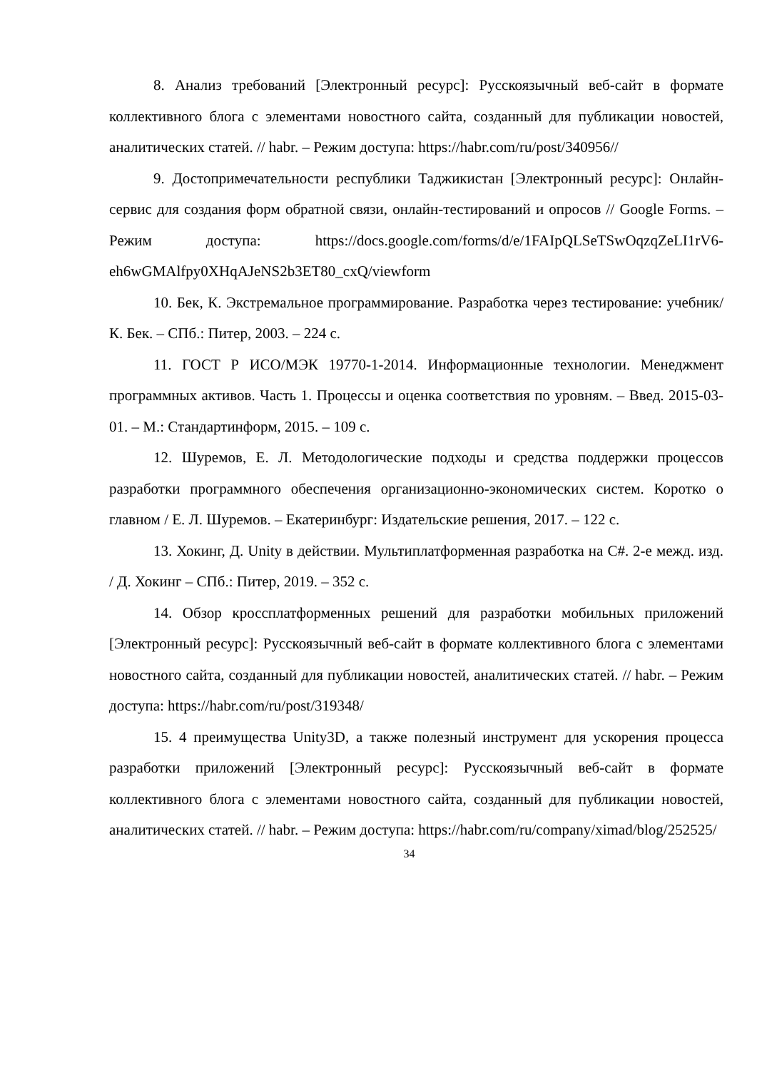8. Анализ требований [Электронный ресурс]: Русскоязычный веб-сайт в формате коллективного блога с элементами новостного сайта, созданный для публикации новостей, аналитических статей. // habr. – Режим доступа: https://habr.com/ru/post/340956//
9. Достопримечательности республики Таджикистан [Электронный ресурс]: Онлайн-сервис для создания форм обратной связи, онлайн-тестирований и опросов // Google Forms. – Режим доступа: https://docs.google.com/forms/d/e/1FAIpQLSeTSwOqzqZeLI1rV6-eh6wGMAlfpy0XHqAJeNS2b3ET80_cxQ/viewform
10. Бек, К. Экстремальное программирование. Разработка через тестирование: учебник/ К. Бек. – СПб.: Питер, 2003. – 224 с.
11. ГОСТ Р ИСО/МЭК 19770-1-2014. Информационные технологии. Менеджмент программных активов. Часть 1. Процессы и оценка соответствия по уровням. – Введ. 2015-03-01. – М.: Стандартинформ, 2015. – 109 с.
12. Шуремов, Е. Л. Методологические подходы и средства поддержки процессов разработки программного обеспечения организационно-экономических систем. Коротко о главном / Е. Л. Шуремов. – Екатеринбург: Издательские решения, 2017. – 122 с.
13. Хокинг, Д. Unity в действии. Мультиплатформенная разработка на C#. 2-е межд. изд. / Д. Хокинг – СПб.: Питер, 2019. – 352 с.
14. Обзор кроссплатформенных решений для разработки мобильных приложений [Электронный ресурс]: Русскоязычный веб-сайт в формате коллективного блога с элементами новостного сайта, созданный для публикации новостей, аналитических статей. // habr. – Режим доступа: https://habr.com/ru/post/319348/
15. 4 преимущества Unity3D, а также полезный инструмент для ускорения процесса разработки приложений [Электронный ресурс]: Русскоязычный веб-сайт в формате коллективного блога с элементами новостного сайта, созданный для публикации новостей, аналитических статей. // habr. – Режим доступа: https://habr.com/ru/company/ximad/blog/252525/
34